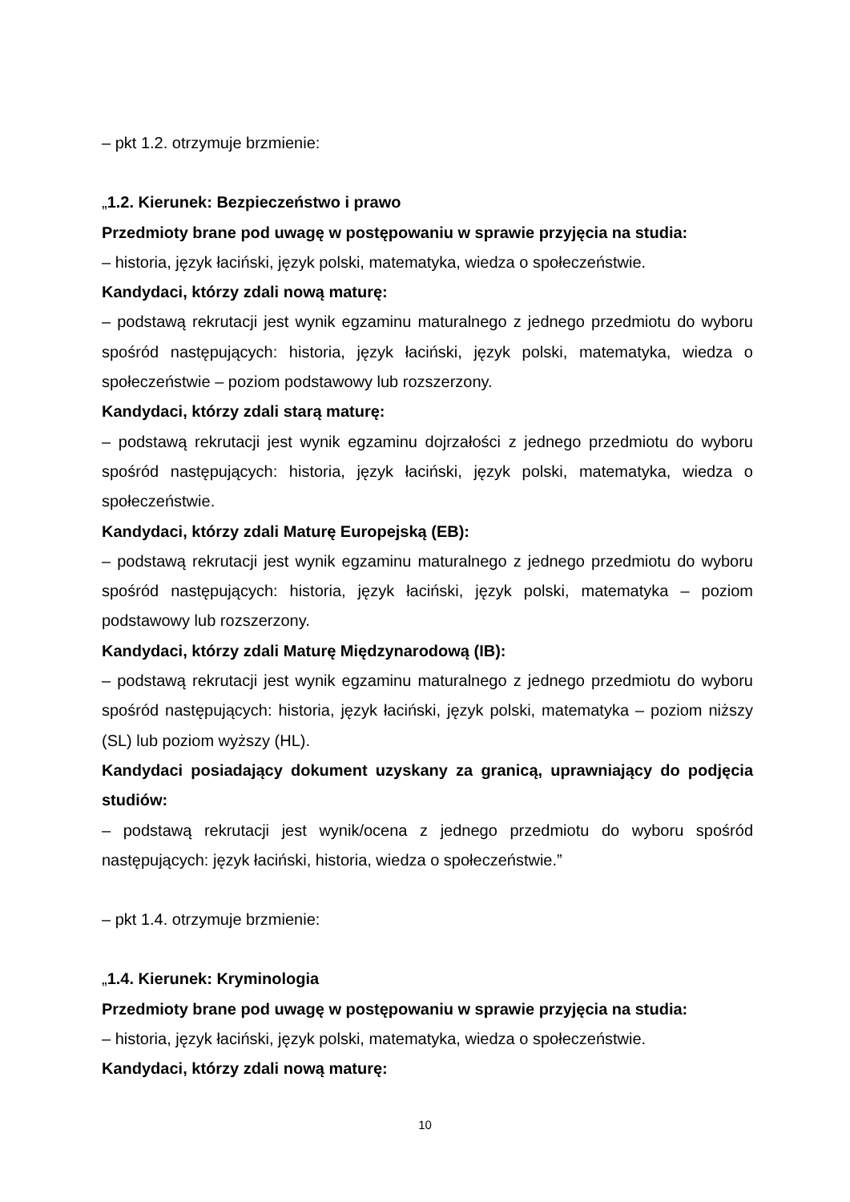– pkt 1.2. otrzymuje brzmienie:
„1.2. Kierunek: Bezpieczeństwo i prawo
Przedmioty brane pod uwagę w postępowaniu w sprawie przyjęcia na studia:
– historia, język łaciński, język polski, matematyka, wiedza o społeczeństwie.
Kandydaci, którzy zdali nową maturę:
– podstawą rekrutacji jest wynik egzaminu maturalnego z jednego przedmiotu do wyboru spośród następujących: historia, język łaciński, język polski, matematyka, wiedza o społeczeństwie – poziom podstawowy lub rozszerzony.
Kandydaci, którzy zdali starą maturę:
– podstawą rekrutacji jest wynik egzaminu dojrzałości z jednego przedmiotu do wyboru spośród następujących: historia, język łaciński, język polski, matematyka, wiedza o społeczeństwie.
Kandydaci, którzy zdali Maturę Europejską (EB):
– podstawą rekrutacji jest wynik egzaminu maturalnego z jednego przedmiotu do wyboru spośród następujących: historia, język łaciński, język polski, matematyka – poziom podstawowy lub rozszerzony.
Kandydaci, którzy zdali Maturę Międzynarodową (IB):
– podstawą rekrutacji jest wynik egzaminu maturalnego z jednego przedmiotu do wyboru spośród następujących: historia, język łaciński, język polski, matematyka – poziom niższy (SL) lub poziom wyższy (HL).
Kandydaci posiadający dokument uzyskany za granicą, uprawniający do podjęcia studiów:
– podstawą rekrutacji jest wynik/ocena z jednego przedmiotu do wyboru spośród następujących: język łaciński, historia, wiedza o społeczeństwie.”
– pkt 1.4. otrzymuje brzmienie:
„1.4. Kierunek: Kryminologia
Przedmioty brane pod uwagę w postępowaniu w sprawie przyjęcia na studia:
– historia, język łaciński, język polski, matematyka, wiedza o społeczeństwie.
Kandydaci, którzy zdali nową maturę:
10